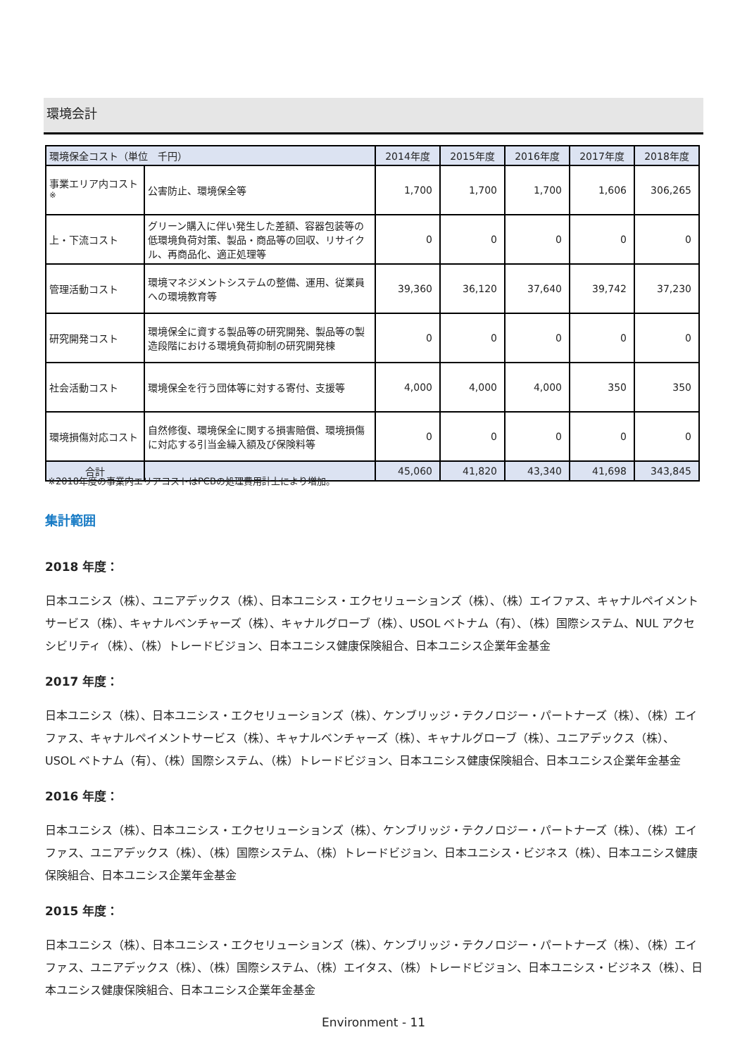環境会計
| 環境保全コスト（単位 千円） | | 2014年度 | 2015年度 | 2016年度 | 2017年度 | 2018年度 |
| --- | --- | --- | --- | --- | --- | --- |
| 事業エリア内コスト<sup>※</sup> | 公害防止、環境保全等 | 1,700 | 1,700 | 1,700 | 1,606 | 306,265 |
| 上・下流コスト | グリーン購入に伴い発生した差額、容器包装等の低環境負荷対策、製品・商品等の回収、リサイクル、再商品化、適正処理等 | 0 | 0 | 0 | 0 | 0 |
| 管理活動コスト | 環境マネジメントシステムの整備、運用、従業員への環境教育等 | 39,360 | 36,120 | 37,640 | 39,742 | 37,230 |
| 研究開発コスト | 環境保全に資する製品等の研究開発、製品等の製造段階における環境負荷抑制の研究開発棟 | 0 | 0 | 0 | 0 | 0 |
| 社会活動コスト | 環境保全を行う団体等に対する寄付、支援等 | 4,000 | 4,000 | 4,000 | 350 | 350 |
| 環境損傷対応コスト | 自然修復、環境保全に関する損害賠償、環境損傷に対応する引当金繰入額及び保険料等 | 0 | 0 | 0 | 0 | 0 |
| 合計 | | 45,060 | 41,820 | 43,340 | 41,698 | 343,845 |
※2018年度の事業内エリアコストはPCBの処理費用計上により増加。
集計範囲
2018 年度：
日本ユニシス（株）、ユニアデックス（株）、日本ユニシス・エクセリューションズ（株）、（株）エイファス、キャナルペイメントサービス（株）、キャナルベンチャーズ（株）、キャナルグローブ（株）、USOL ベトナム（有）、（株）国際システム、NUL アクセシビリティ（株）、（株）トレードビジョン、日本ユニシス健康保険組合、日本ユニシス企業年金基金
2017 年度：
日本ユニシス（株）、日本ユニシス・エクセリューションズ（株）、ケンブリッジ・テクノロジー・パートナーズ（株）、（株）エイファス、キャナルペイメントサービス（株）、キャナルベンチャーズ（株）、キャナルグローブ（株）、ユニアデックス（株）、USOL ベトナム（有）、（株）国際システム、（株）トレードビジョン、日本ユニシス健康保険組合、日本ユニシス企業年金基金
2016 年度：
日本ユニシス（株）、日本ユニシス・エクセリューションズ（株）、ケンブリッジ・テクノロジー・パートナーズ（株）、（株）エイファス、ユニアデックス（株）、（株）国際システム、（株）トレードビジョン、日本ユニシス・ビジネス（株）、日本ユニシス健康保険組合、日本ユニシス企業年金基金
2015 年度：
日本ユニシス（株）、日本ユニシス・エクセリューションズ（株）、ケンブリッジ・テクノロジー・パートナーズ（株）、（株）エイファス、ユニアデックス（株）、（株）国際システム、（株）エイタス、（株）トレードビジョン、日本ユニシス・ビジネス（株）、日本ユニシス健康保険組合、日本ユニシス企業年金基金
Environment - 11